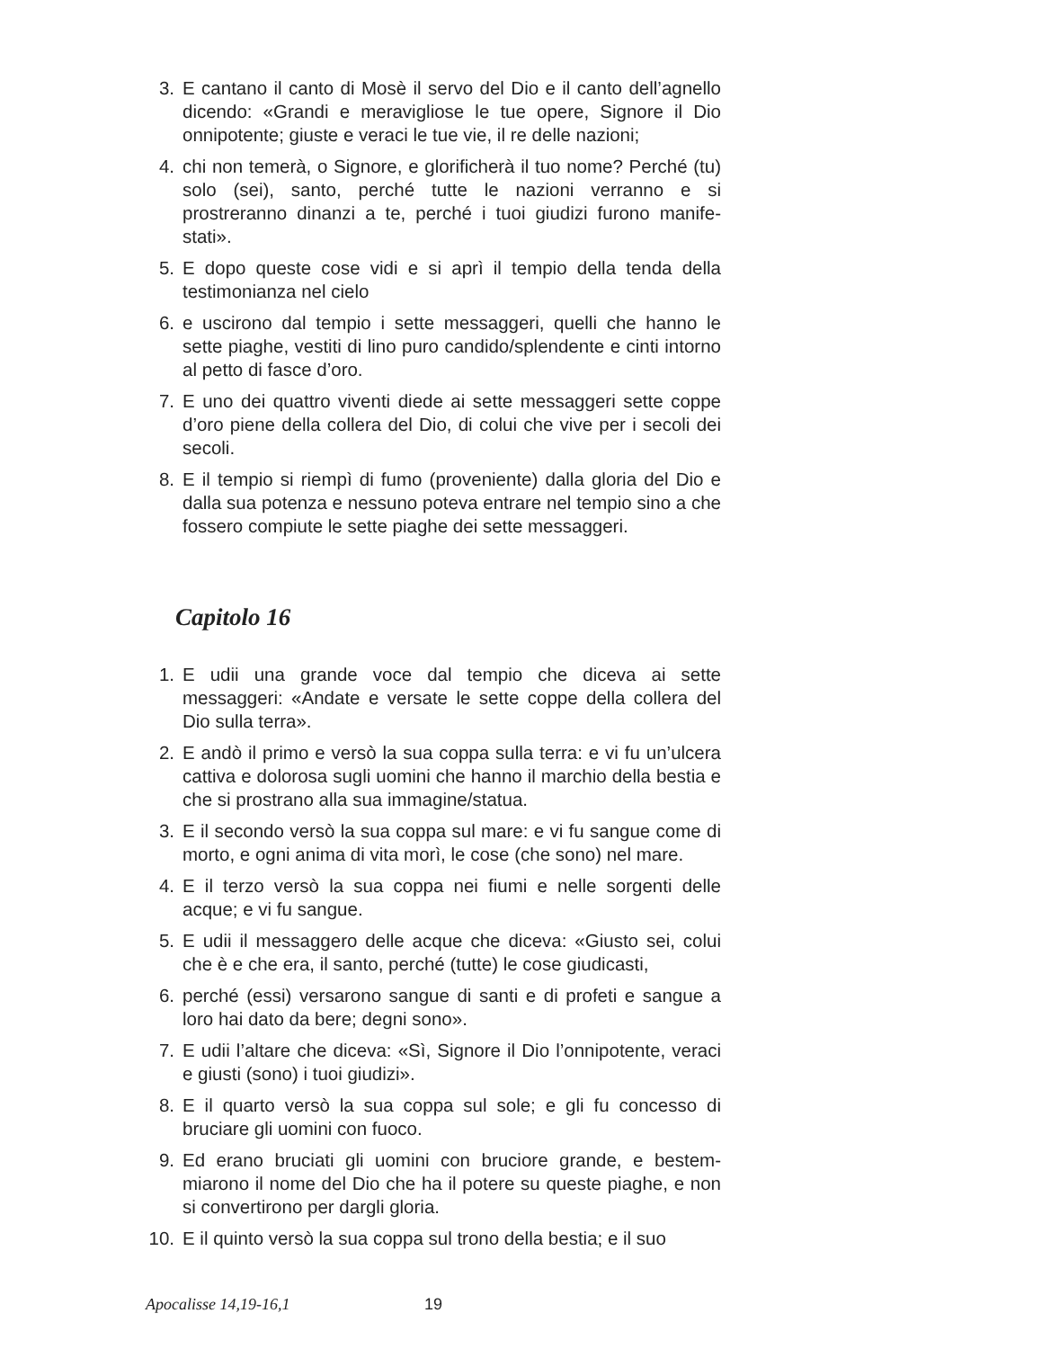3. E cantano il canto di Mosè il servo del Dio e il canto dell’agnello dicendo: «Grandi e meravigliose le tue opere, Signore il Dio onnipotente; giuste e veraci le tue vie, il re delle nazioni;
4. chi non temerà, o Signore, e glorificherà il tuo nome? Perché (tu) solo (sei), santo, perché tutte le nazioni verranno e si prostreranno dinanzi a te, perché i tuoi giudizi furono manife-stati».
5. E dopo queste cose vidi e si aprì il tempio della tenda della testimonianza nel cielo
6. e uscirono dal tempio i sette messaggeri, quelli che hanno le sette piaghe, vestiti di lino puro candido/splendente e cinti intorno al petto di fasce d’oro.
7. E uno dei quattro viventi diede ai sette messaggeri sette coppe d’oro piene della collera del Dio, di colui che vive per i secoli dei secoli.
8. E il tempio si riempì di fumo (proveniente) dalla gloria del Dio e dalla sua potenza e nessuno poteva entrare nel tempio sino a che fossero compiute le sette piaghe dei sette messaggeri.
Capitolo 16
1. E udii una grande voce dal tempio che diceva ai sette messaggeri: «Andate e versate le sette coppe della collera del Dio sulla terra».
2. E andò il primo e versò la sua coppa sulla terra: e vi fu un’ulcera cattiva e dolorosa sugli uomini che hanno il marchio della bestia e che si prostrano alla sua immagine/statua.
3. E il secondo versò la sua coppa sul mare: e vi fu sangue come di morto, e ogni anima di vita morì, le cose (che sono) nel mare.
4. E il terzo versò la sua coppa nei fiumi e nelle sorgenti delle acque; e vi fu sangue.
5. E udii il messaggero delle acque che diceva: «Giusto sei, colui che è e che era, il santo, perché (tutte) le cose giudicasti,
6. perché (essi) versarono sangue di santi e di profeti e sangue a loro hai dato da bere; degni sono».
7. E udii l’altare che diceva: «Sì, Signore il Dio l’onnipotente, veraci e giusti (sono) i tuoi giudizi».
8. E il quarto versò la sua coppa sul sole; e gli fu concesso di bruciare gli uomini con fuoco.
9. Ed erano bruciati gli uomini con bruciore grande, e bestem-miarono il nome del Dio che ha il potere su queste piaghe, e non si convertirono per dargli gloria.
10. E il quinto versò la sua coppa sul trono della bestia; e il suo
Apocalisse 14,19-16,1 19